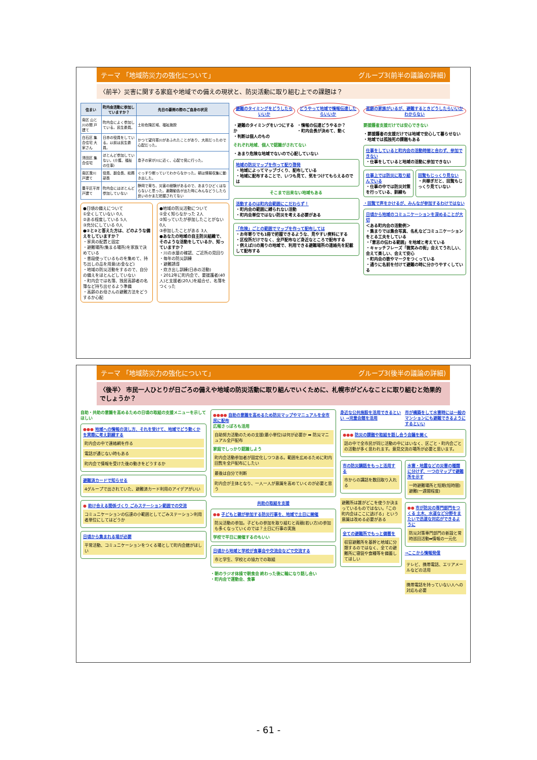テーマ 「地域防災力の強化について」 グループ3(前半の議論の詳細)
〈前半〉災害に関する家庭や地域での備えの現状と、防災活動に取り組む上での課題は？
| 住まい | 町内会活動に参加していますか？ | 先日の豪雨の際のご自身の状況 |
| --- | --- | --- |
| 南区 山と川の間 戸建て | 町内会によく参加している。民生委員。 | 土砂危険区域、福祉施設 |
| 白石区 集合住宅 大家さん | 日赤の役員をしている。以前は民生委員。 | かつて望月寒川があふれたことがあり、大雨だったので心配だった。 |
| 清田区 集合住宅 | ほとんど参加していない。(介護、福祉の仕事) | 息子の家が川に近く、心配で見に行った。 |
| 南区澄川 戸建て | 役員、副会長、総務部長 | ぐっすり眠っていてわからなかった。朝は情報収集に動き出した。 |
| 豊平区平岸 戸建て | 町内会にはほとんど参加していない | 静岡で育ち、災害の経験があるので、あまりひどくはならないと思った。避難勧告が出た時にみんなどうしたら良いのかまだ把握されてない |
●日頃の備えについて
①全くしていない 0人
②ある程度している 5人
③充分にしている 0人
●②と③と答えた方は、どのような備えをしていますか？
・家具の配置と固定
・避難場所(集まる場所)を家族で決めている
・普段使っているものを集めて、持ち出しの品を用意(お金など)
・地域の防災活動をするので、自分の備えをほとんどしていない
・町内会では名簿、独居高齢者の名簿など持ち出せるよう準備
・高齢のお母さんの避難方法をどうするか心配
●地域の防災活動について
①全く知らなかった 2人
②知っていたが参加したことがない 0人
③参加したことがある 3人
●あなたの地域の自主防災組織で、そのような活動をしているか、知っていますか？
・川の水量の確認、ご近所の見回り
・毎年の防災訓練
・避難誘導
・炊き出し訓練(日赤の活動)
・2012年に町内会で、要援護者(40人)と支援者(20人)を組合せ、名簿をつくった
避難のタイミングをどうしたらいいか どうやって地域で情報伝達したらいいか
・避難のタイミングをいつにするか
・判断は個人のもの
・情報の伝達どうやるか？
・町内会長が決めて、動く
それぞれ地域、個人で認識がされてない
・あまり危険な地域でないので心配していない
地域の防災マップを作って配り啓発
・地域によってマップづくり、配布している
・地域に配布することで、いつも見て、気をつけてもらえるのでは
そこまで出来ない地域もある
活動するのは町内会範囲にこだわらず！
・町内会の範囲に縛られない活動
・町内会単位ではない防災を考える必要がある
「危険」ごとの範囲でマップを作って配布しては
・お年寄りでも1冊で把握できるような、見やすい資料にする
・区役所だけでなく、全戸配布など身近なところで配布する
・例えば川の周りの地域で、利用できる避難場所の連絡先を記載して配布する
高齢の家族がいるが、避難するときどうしたらいいかわからない
要援護者支援だけでは安心できない
・要援護者の支援だけでは地域で安心して暮らせない
・地域では孤独死の課題もある
仕事をしていると町内会の活動時間と合わず、参加できない
・仕事をしていると地域の活動に参加できない
仕事上では防災に取り組んでいる
・仕事の中では防災対策を行っている、訓練も
回覧もじっくり見ない
・共稼ぎだと、回覧もじっくり見ていない
・回覧で声をかけるが、みんなが参加するわけではない
日頃から地域のコミュニケーションを深めることが大切
＜ある町内会の活動例＞
・集まりでは集合写真、名札などコミュニケーションをとる工夫をしている
・「意志の伝わる範囲」を地域と考えている
・キャッチフレーズ「微笑みの街」会えてうれしい、会えて楽しい、会えて安心
・町内会の歌やマークをつくっている
・通りに名前を付けて避難の時に分かりやすくしている
テーマ 「地域防災力の強化について」 グループ3(後半の議論の詳細)
〈後半〉 市民一人ひとりが日ごろの備えや地域の防災活動に取り組んでいくために、札幌市がどんなことに取り組むと効果的でしょうか？
自助・共助の意識を高めるための日頃の取組の支援メニューを示してほしい
●●● 地域への情報の流し方、それを受けて、地域でどう動くかを実際に考え訓練する
町内会の中で連絡網を作る
電話が通じない時もある
町内会で情報を受けた後の動きをどうするか
避難済カードで知らせる
4グループで出されていた、避難済カード利用のアイデアがいい
● 助け合える関係づくり ごみステーション範囲での交流
コミュニケーションの伝達の小範囲としてごみステーション利用者単位にしてはどうか
日頃から集まれる場が必要
平常活動、コミュニケーションをつくる場として町内会館がほしい
●●●● 自助の意識を高めるため防災マップやマニュアルを全市民に配布
広報さっぽろも活用
自助努力活動のための支援(最小単位)は何が必要か ➡ 防災マニュアル全戸配布
家庭でしっかり認識しよう
町内会活動参加者が固定化しつつある。範囲を広めるために町内回覧を全戸配布にしたい
最後は自分で判断
町内会が主体となり、一人一人が意識を高めていくのが必要と思う
共助の取組を支援
●● 子どもと親が参加する防災行事を、地域で土日に開催
防災活動の参加。子どもの参加を取り組むと両親(若い方)の参加も多くなっていくのでは？土日に行事の実施
学校で平日に開催するのもいい
日頃から地域と学校が食事会や交流会などで交流する
市と学生、学校との協力での取組
・朝のラジオ体操で朝食会 終わった後に輪になり話し合い
・町内会で運動会、食事
身近な公共施設を活用できるといい →児童会館を活用
市が構築をして水害時には一般のマンションにも避難できるようにするといい
●●● 防災の課題や取組を話し合う会議を開く
話の中で全市民が同じ活動の中にはいなく、区ごと・町内会ごとの活動が多く思われます。意見交流の場所が必要と思います。
市の防災講話をもっと活用する
市からの講話を数回取り入れる
避難所は誰がどこを使うか決まっているものではない。「この町内会はここに逃げる」という意識は改める必要がある
全ての避難所でもっと備蓄を
収容避難所を基幹と地域に分類するのではなく、全ての避難所に寝袋や食糧等を備蓄してほしい
水害・地震などの災害の種類に分けず、一つのマップで避難所を示す
一時避難場所と短期(短時間)避難(一週間程度)
●● 市が防災の専門部門をつくる 土木、水道など分野をまたいで迅速な対応ができるように
防災対策専門部門の新設と常時巡回活動➡情報の一元化
→ここから情報発信
テレビ、携帯電話、エリアメールなどの活用
携帯電話を持っていない人への対応も必要
- 61 -